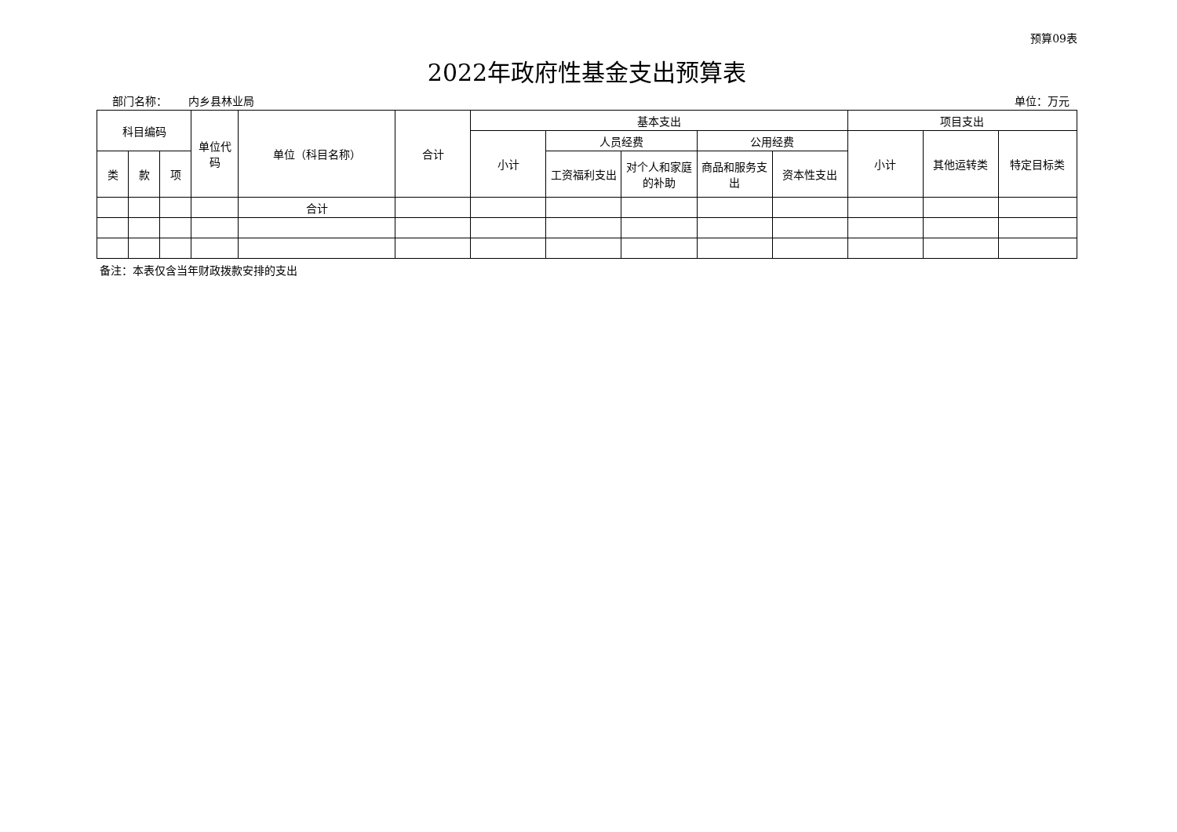预算09表
2022年政府性基金支出预算表
部门名称： 内乡县林业局 单位：万元
| 科目编码 | | | 单位代码 | 单位（科目名称） | 合计 | 基本支出 | | | | | 项目支出 | | |
| --- | --- | --- | --- | --- | --- | --- | --- | --- | --- | --- | --- | --- | --- |
| | | | | | | 小计 | 人员经费 | | 公用经费 | | 小计 | 其他运转类 | 特定目标类 |
| 类 | 款 | 项 | | | | | 工资福利支出 | 对个人和家庭的补助 | 商品和服务支出 | 资本性支出 | | | |
| | | | | 合计 | | | | | | | | | |
备注：本表仅含当年财政拨款安排的支出